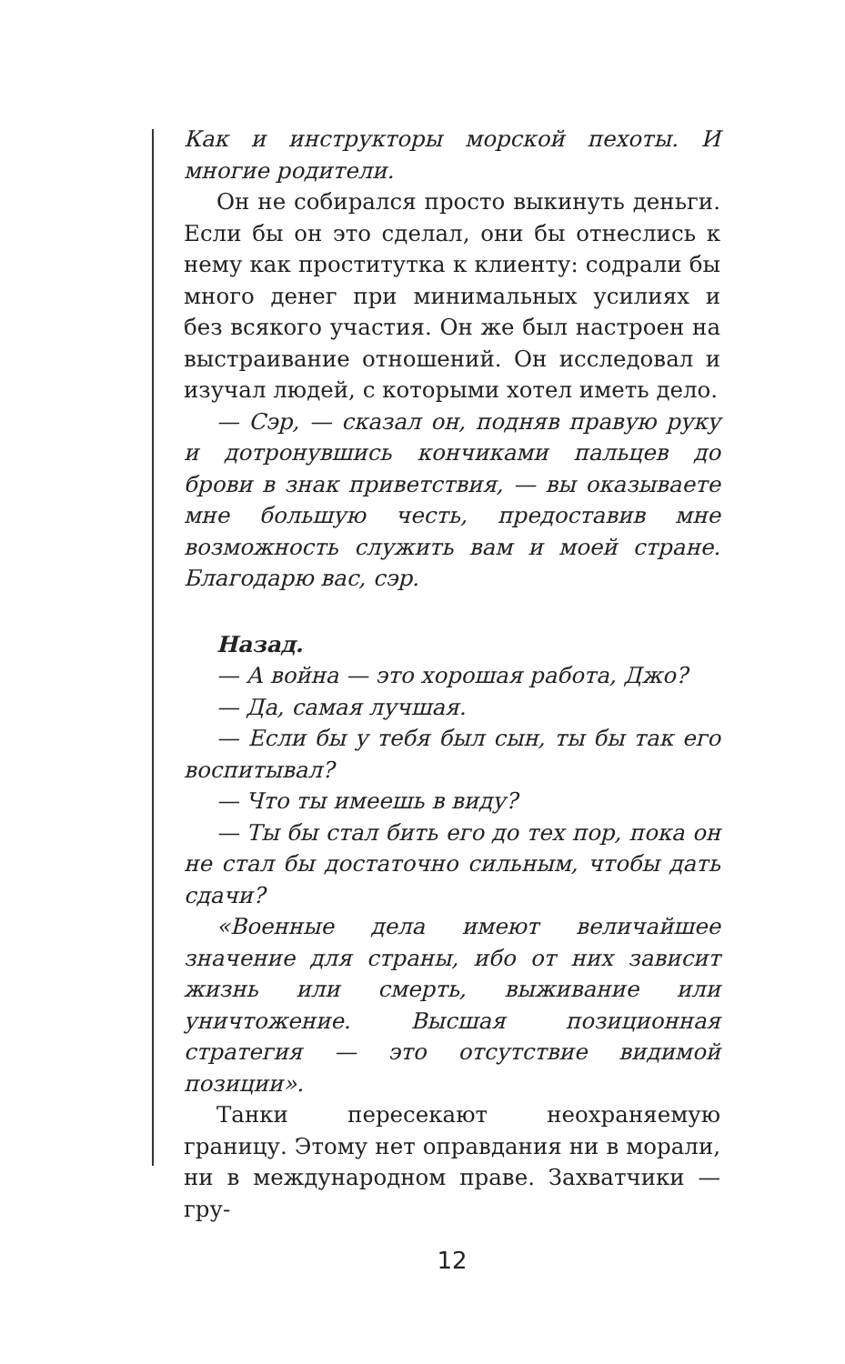Как и инструкторы морской пехоты. И многие родители.
Он не собирался просто выкинуть деньги. Если бы он это сделал, они бы отнеслись к нему как проститутка к клиенту: содрали бы много денег при минимальных усилиях и без всякого участия. Он же был настроен на выстраивание отношений. Он исследовал и изучал людей, с которыми хотел иметь дело.
— Сэр, — сказал он, подняв правую руку и дотронувшись кончиками пальцев до брови в знак приветствия, — вы оказываете мне большую честь, предоставив мне возможность служить вам и моей стране. Благодарю вас, сэр.
Назад.
— А война — это хорошая работа, Джо?
— Да, самая лучшая.
— Если бы у тебя был сын, ты бы так его воспитывал?
— Что ты имеешь в виду?
— Ты бы стал бить его до тех пор, пока он не стал бы достаточно сильным, чтобы дать сдачи?
«Военные дела имеют величайшее значение для страны, ибо от них зависит жизнь или смерть, выживание или уничтожение. Высшая позиционная стратегия — это отсутствие видимой позиции».
Танки пересекают неохраняемую границу. Этому нет оправдания ни в морали, ни в международном праве. Захватчики — гру-
12